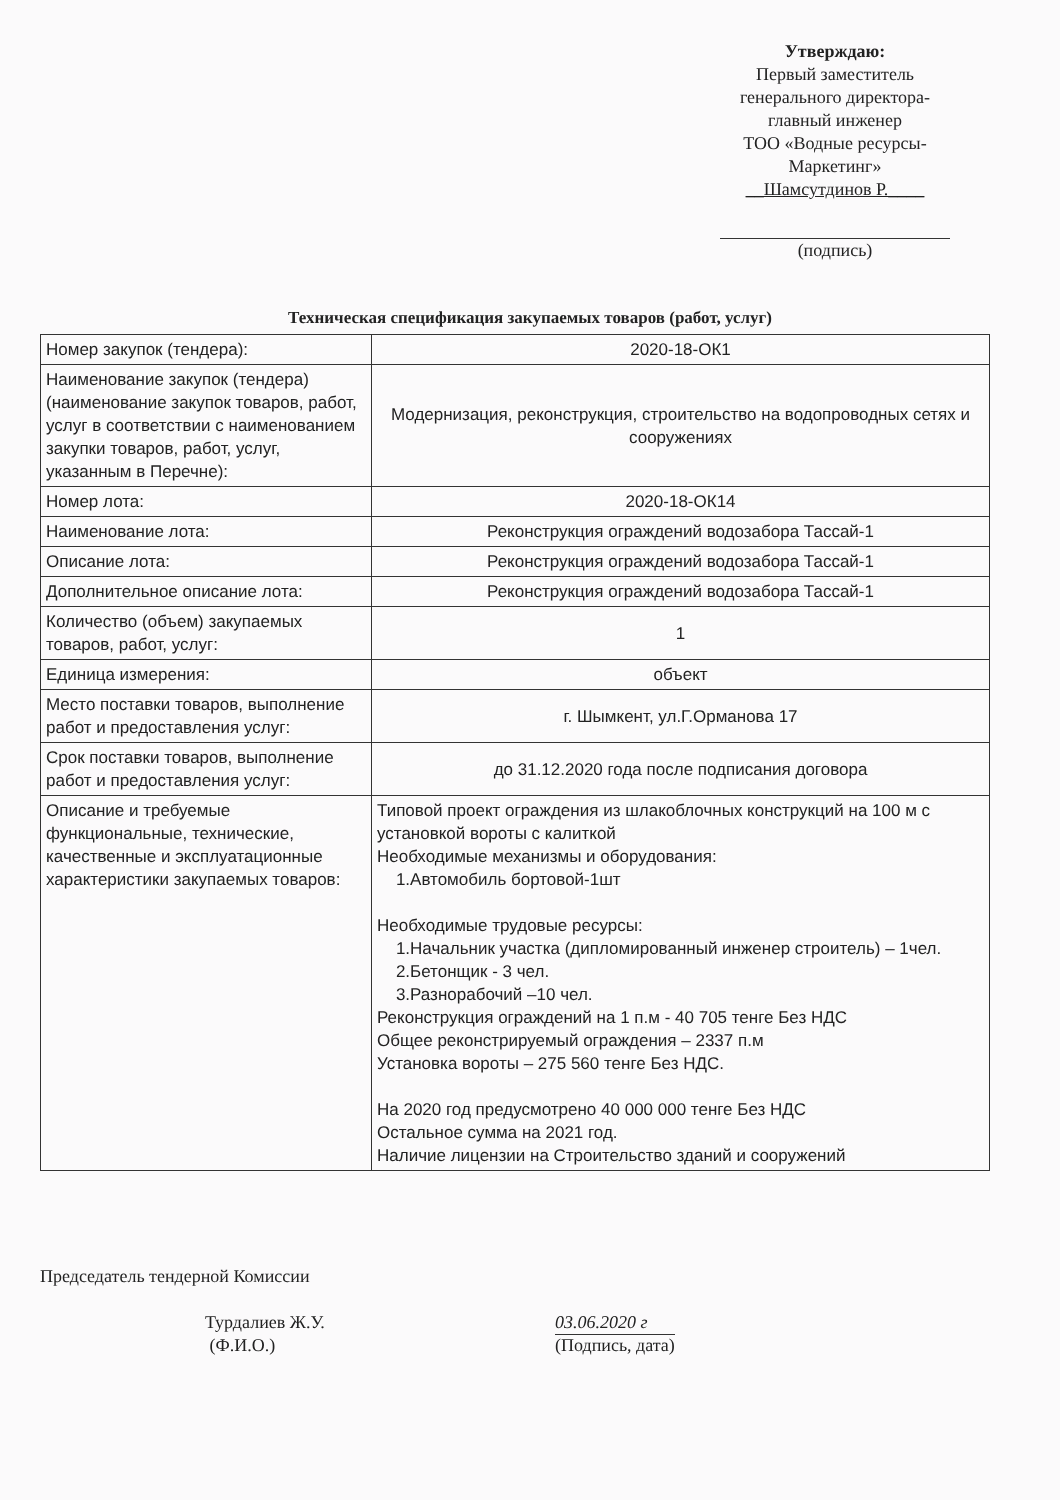Утверждаю:
Первый заместитель
генерального директора-
главный инженер
ТОО «Водные ресурсы-
Маркетинг»
__Шамсутдинов Р.____
(подпись)
Техническая спецификация закупаемых товаров (работ, услуг)
| Номер закупок (тендера): | 2020-18-ОК1 |
| Наименование закупок (тендера) (наименование закупок товаров, работ, услуг в соответствии с наименованием закупки товаров, работ, услуг, указанным в Перечне): | Модернизация, реконструкция, строительство на водопроводных сетях и сооружениях |
| Номер лота: | 2020-18-ОК14 |
| Наименование лота: | Реконструкция ограждений водозабора Тассай-1 |
| Описание лота: | Реконструкция ограждений водозабора Тассай-1 |
| Дополнительное описание лота: | Реконструкция ограждений водозабора Тассай-1 |
| Количество (объем) закупаемых товаров, работ, услуг: | 1 |
| Единица измерения: | объект |
| Место поставки товаров, выполнение работ и предоставления услуг: | г. Шымкент, ул.Г.Орманова 17 |
| Срок поставки товаров, выполнение работ и предоставления услуг: | до 31.12.2020 года после подписания договора |
| Описание и требуемые функциональные, технические, качественные и эксплуатационные характеристики закупаемых товаров: | Типовой проект ограждения из шлакоблочных конструкций на 100 м с установкой вороты с калиткой Необходимые механизмы и оборудования: 1.Автомобиль бортовой-1шт Необходимые трудовые ресурсы: 1.Начальник участка (дипломированный инженер строитель) – 1чел. 2.Бетонщик - 3 чел. 3.Разнорабочий –10 чел. Реконструкция ограждений на 1 п.м - 40 705 тенге Без НДС Общее реконстрируемый ограждения – 2337 п.м Установка вороты – 275 560 тенге Без НДС. На 2020 год предусмотрено 40 000 000 тенге Без НДС Остальное сумма на 2021 год. Наличие лицензии на Строительство зданий и сооружений |
Председатель тендерной Комиссии
Турдалиев Ж.У.
(Ф.И.О.)
03.06.2020 г
(Подпись, дата)